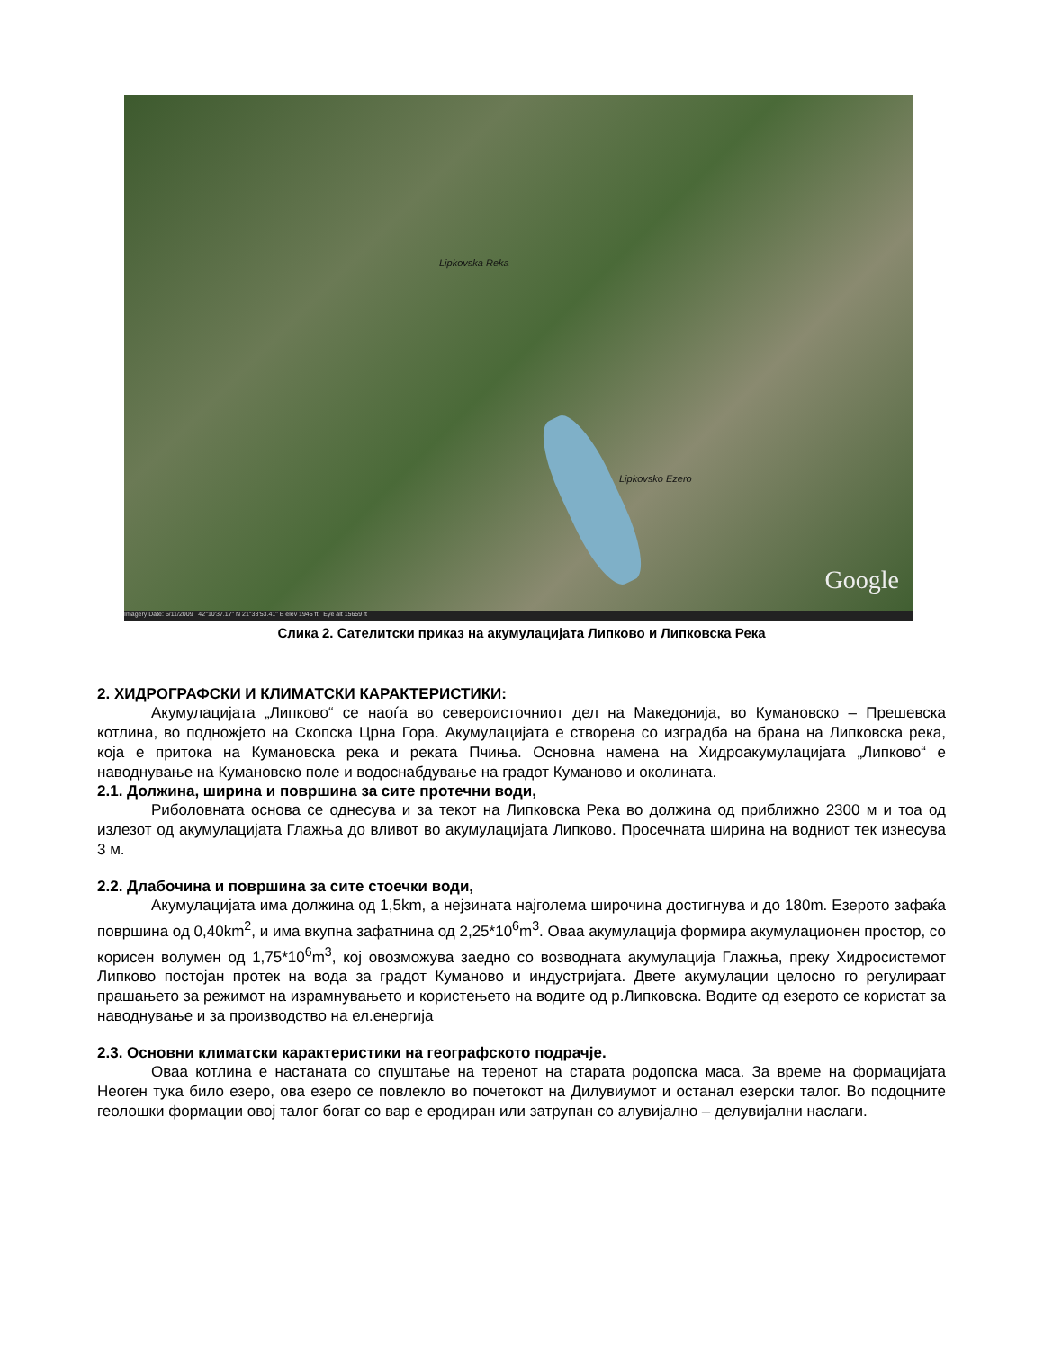Lipkovska Reka
Lipkovsko Ezero
Google
Imagery Date: 6/11/2009 42°10'37.17" N 21°33'53.41" E elev 1945 ft Eye alt 15659 ft
Слика 2. Сателитски приказ на акумулацијата Липково и Липковска Река
2. ХИДРОГРАФСКИ И КЛИМАТСКИ КАРАКТЕРИСТИКИ:
Акумулацијата „Липково“ се наоѓа во североисточниот дел на Македонија, во Кумановско – Прешевска котлина, во подножјето на Скопска Црна Гора. Акумулацијата е створена со изградба на брана на Липковска река, која е притока на Кумановска река и реката Пчиња. Основна намена на Хидроакумулацијата „Липково“ е наводнување на Кумановско поле и водоснабдување на градот Куманово и околината.
2.1. Должина, ширина и површина за сите протечни води,
Риболовната основа се однесува и за текот на Липковска Река во должина од приближно 2300 м и тоа од излезот од акумулацијата Глажња до вливот во акумулацијата Липково. Просечната ширина на водниот тек изнесува 3 м.
2.2. Длабочина и површина за сите стоечки води,
Акумулацијата има должина од 1,5km, а нејзината најголема широчина достигнува и до 180m. Езерото зафаќа површина од 0,40km<sup>2</sup>, и има вкупна зафатнина од 2,25*10<sup>6</sup>m<sup>3</sup>. Оваа акумулација формира акумулационен простор, со корисен волумен од 1,75*10<sup>6</sup>m<sup>3</sup>, кој овозможува заедно со возводната акумулација Глажња, преку Хидросистемот Липково постојан протек на вода за градот Куманово и индустријата. Двете акумулации целосно го регулираат прашањето за режимот на израмнувањето и користењето на водите од р.Липковска. Водите од езерото се користат за наводнување и за производство на ел.енергија
2.3. Основни климатски карактеристики на географското подрачје.
Оваа котлина е настаната со спуштање на теренот на старата родопска маса. За време на формацијата Неоген тука било езеро, ова езеро се повлекло во почетокот на Дилувиумот и останал езерски талог. Во подоцните геолошки формации овој талог богат со вар е еродиран или затрупан со алувијално – делувијални наслаги.